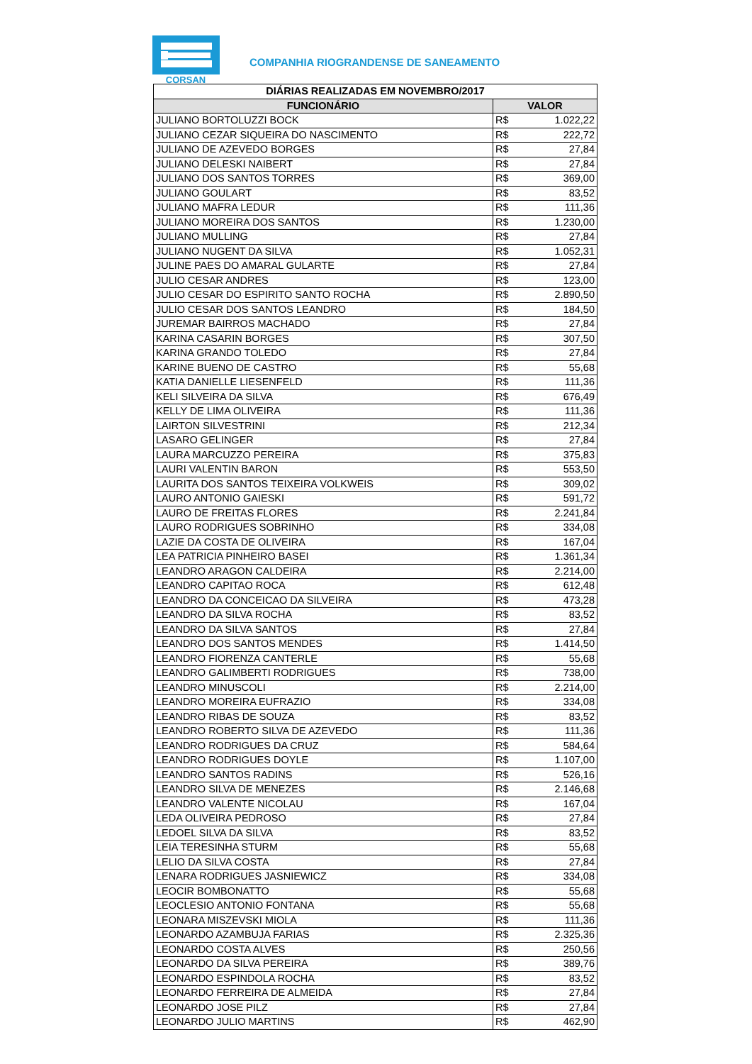CORSAN
COMPANHIA RIOGRANDENSE DE SANEAMENTO
| DIÁRIAS REALIZADAS EM NOVEMBRO/2017 | | |
| --- | --- | --- |
| FUNCIONÁRIO | VALOR | |
| JULIANO BORTOLUZZI BOCK | R$ | 1.022,22 |
| JULIANO CEZAR SIQUEIRA DO NASCIMENTO | R$ | 222,72 |
| JULIANO DE AZEVEDO BORGES | R$ | 27,84 |
| JULIANO DELESKI NAIBERT | R$ | 27,84 |
| JULIANO DOS SANTOS TORRES | R$ | 369,00 |
| JULIANO GOULART | R$ | 83,52 |
| JULIANO MAFRA LEDUR | R$ | 111,36 |
| JULIANO MOREIRA DOS SANTOS | R$ | 1.230,00 |
| JULIANO MULLING | R$ | 27,84 |
| JULIANO NUGENT DA SILVA | R$ | 1.052,31 |
| JULINE PAES DO AMARAL GULARTE | R$ | 27,84 |
| JULIO CESAR ANDRES | R$ | 123,00 |
| JULIO CESAR DO ESPIRITO SANTO ROCHA | R$ | 2.890,50 |
| JULIO CESAR DOS SANTOS LEANDRO | R$ | 184,50 |
| JUREMAR BAIRROS MACHADO | R$ | 27,84 |
| KARINA CASARIN BORGES | R$ | 307,50 |
| KARINA GRANDO TOLEDO | R$ | 27,84 |
| KARINE BUENO DE CASTRO | R$ | 55,68 |
| KATIA DANIELLE LIESENFELD | R$ | 111,36 |
| KELI SILVEIRA DA SILVA | R$ | 676,49 |
| KELLY DE LIMA OLIVEIRA | R$ | 111,36 |
| LAIRTON SILVESTRINI | R$ | 212,34 |
| LASARO GELINGER | R$ | 27,84 |
| LAURA MARCUZZO PEREIRA | R$ | 375,83 |
| LAURI VALENTIN BARON | R$ | 553,50 |
| LAURITA DOS SANTOS TEIXEIRA VOLKWEIS | R$ | 309,02 |
| LAURO ANTONIO GAIESKI | R$ | 591,72 |
| LAURO DE FREITAS FLORES | R$ | 2.241,84 |
| LAURO RODRIGUES SOBRINHO | R$ | 334,08 |
| LAZIE DA COSTA DE OLIVEIRA | R$ | 167,04 |
| LEA PATRICIA PINHEIRO BASEI | R$ | 1.361,34 |
| LEANDRO ARAGON CALDEIRA | R$ | 2.214,00 |
| LEANDRO CAPITAO ROCA | R$ | 612,48 |
| LEANDRO DA CONCEICAO DA SILVEIRA | R$ | 473,28 |
| LEANDRO DA SILVA ROCHA | R$ | 83,52 |
| LEANDRO DA SILVA SANTOS | R$ | 27,84 |
| LEANDRO DOS SANTOS MENDES | R$ | 1.414,50 |
| LEANDRO FIORENZA CANTERLE | R$ | 55,68 |
| LEANDRO GALIMBERTI RODRIGUES | R$ | 738,00 |
| LEANDRO MINUSCOLI | R$ | 2.214,00 |
| LEANDRO MOREIRA EUFRAZIO | R$ | 334,08 |
| LEANDRO RIBAS DE SOUZA | R$ | 83,52 |
| LEANDRO ROBERTO SILVA DE AZEVEDO | R$ | 111,36 |
| LEANDRO RODRIGUES DA CRUZ | R$ | 584,64 |
| LEANDRO RODRIGUES DOYLE | R$ | 1.107,00 |
| LEANDRO SANTOS RADINS | R$ | 526,16 |
| LEANDRO SILVA DE MENEZES | R$ | 2.146,68 |
| LEANDRO VALENTE NICOLAU | R$ | 167,04 |
| LEDA OLIVEIRA PEDROSO | R$ | 27,84 |
| LEDOEL SILVA DA SILVA | R$ | 83,52 |
| LEIA TERESINHA STURM | R$ | 55,68 |
| LELIO DA SILVA COSTA | R$ | 27,84 |
| LENARA RODRIGUES JASNIEWICZ | R$ | 334,08 |
| LEOCIR BOMBONATTO | R$ | 55,68 |
| LEOCLESIO ANTONIO FONTANA | R$ | 55,68 |
| LEONARA MISZEVSKI MIOLA | R$ | 111,36 |
| LEONARDO AZAMBUJA FARIAS | R$ | 2.325,36 |
| LEONARDO COSTA ALVES | R$ | 250,56 |
| LEONARDO DA SILVA PEREIRA | R$ | 389,76 |
| LEONARDO ESPINDOLA ROCHA | R$ | 83,52 |
| LEONARDO FERREIRA DE ALMEIDA | R$ | 27,84 |
| LEONARDO JOSE PILZ | R$ | 27,84 |
| LEONARDO JULIO MARTINS | R$ | 462,90 |